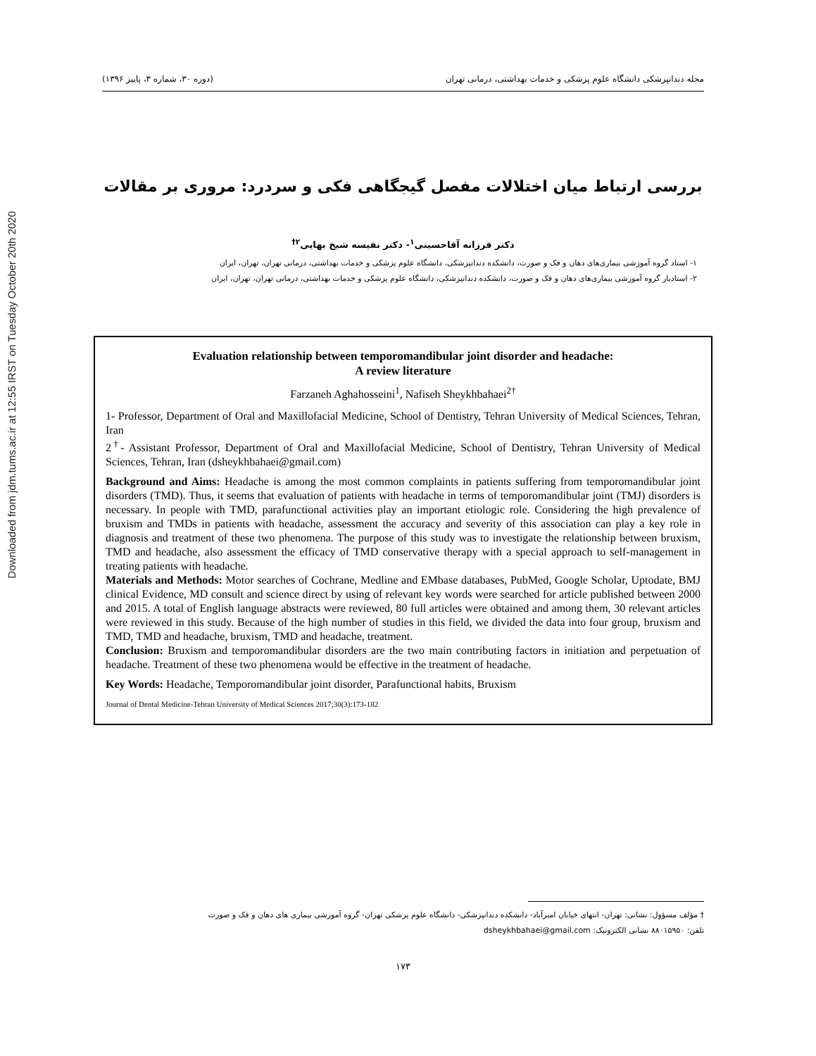Downloaded from jdm.tums.ac.ir at 12:55 IRST on Tuesday October 20th 2020
مجله دندانپزشکی دانشگاه علوم پزشکی و خدمات بهداشتی، درمانی تهران (دوره ۳۰، شماره ۳، پاییز ۱۳۹۶)
بررسی ارتباط میان اختلالات مفصل گیجگاهی فکی و سردرد: مروری بر مقالات
دکتر فرزانه آقاحسینی<sup>۱</sup>- دکتر نفیسه شیخ بهایی<sup>۲†</sup>
۱- استاد گروه آموزشی بیماری‌های دهان و فک و صورت، دانشکده دندانپزشکی، دانشگاه علوم پزشکی و خدمات بهداشتی، درمانی تهران، تهران، ایران
۲- استادیار گروه آموزشی بیماری‌های دهان و فک و صورت، دانشکده دندانپزشکی، دانشگاه علوم پزشکی و خدمات بهداشتی، درمانی تهران، تهران، ایران
Evaluation relationship between temporomandibular joint disorder and headache:
A review literature
Farzaneh Aghahosseini<sup>1</sup>, Nafiseh Sheykhbahaei<sup>2†</sup>
1- Professor, Department of Oral and Maxillofacial Medicine, School of Dentistry, Tehran University of Medical Sciences, Tehran, Iran
2<sup>†</sup>- Assistant Professor, Department of Oral and Maxillofacial Medicine, School of Dentistry, Tehran University of Medical Sciences, Tehran, Iran (dsheykhbahaei@gmail.com)
Background and Aims: Headache is among the most common complaints in patients suffering from temporomandibular joint disorders (TMD). Thus, it seems that evaluation of patients with headache in terms of temporomandibular joint (TMJ) disorders is necessary. In people with TMD, parafunctional activities play an important etiologic role. Considering the high prevalence of bruxism and TMDs in patients with headache, assessment the accuracy and severity of this association can play a key role in diagnosis and treatment of these two phenomena. The purpose of this study was to investigate the relationship between bruxism, TMD and headache, also assessment the efficacy of TMD conservative therapy with a special approach to self-management in treating patients with headache.
Materials and Methods: Motor searches of Cochrane, Medline and EMbase databases, PubMed, Google Scholar, Uptodate, BMJ clinical Evidence, MD consult and science direct by using of relevant key words were searched for article published between 2000 and 2015. A total of English language abstracts were reviewed, 80 full articles were obtained and among them, 30 relevant articles were reviewed in this study. Because of the high number of studies in this field, we divided the data into four group, bruxism and TMD, TMD and headache, bruxism, TMD and headache, treatment.
Conclusion: Bruxism and temporomandibular disorders are the two main contributing factors in initiation and perpetuation of headache. Treatment of these two phenomena would be effective in the treatment of headache.
Key Words: Headache, Temporomandibular joint disorder, Parafunctional habits, Bruxism
Journal of Dental Medicine-Tehran University of Medical Sciences 2017;30(3):173-182
† مؤلف مسؤول: نشانی: تهران- انتهای خیابان امیرآباد- دانشکده دندانپزشکی- دانشگاه علوم پزشکی تهران- گروه آموزشی بیماری های دهان و فک و صورت
تلفن: ۸۸۰۱۵۹۵۰ نشانی الکترونیک: dsheykhbahaei@gmail.com
۱۷۳